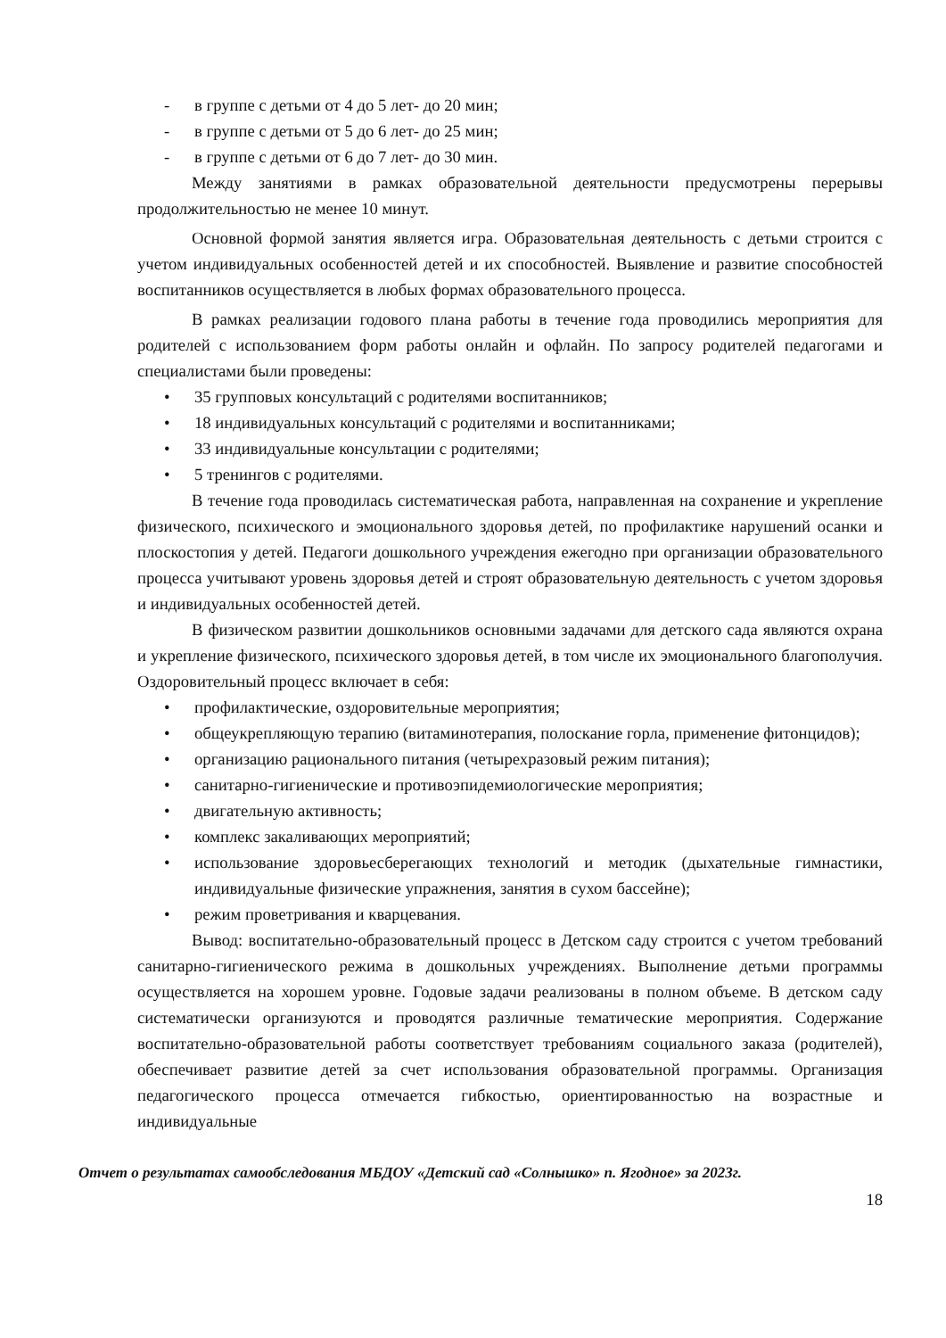- в группе с детьми от 4 до 5 лет- до 20 мин;
- в группе с детьми от 5 до 6 лет- до 25 мин;
- в группе с детьми от 6 до 7 лет- до 30 мин.
Между занятиями в рамках образовательной деятельности предусмотрены перерывы продолжительностью не менее 10 минут.
Основной формой занятия является игра. Образовательная деятельность с детьми строится с учетом индивидуальных особенностей детей и их способностей. Выявление и развитие способностей воспитанников осуществляется в любых формах образовательного процесса.
В рамках реализации годового плана работы в течение года проводились мероприятия для родителей с использованием форм работы онлайн и офлайн. По запросу родителей педагогами и специалистами были проведены:
• 35 групповых консультаций с родителями воспитанников;
• 18 индивидуальных консультаций с родителями и воспитанниками;
• 33 индивидуальные консультации с родителями;
• 5 тренингов с родителями.
В течение года проводилась систематическая работа, направленная на сохранение и укрепление физического, психического и эмоционального здоровья детей, по профилактике нарушений осанки и плоскостопия у детей. Педагоги дошкольного учреждения ежегодно при организации образовательного процесса учитывают уровень здоровья детей и строят образовательную деятельность с учетом здоровья и индивидуальных особенностей детей.
В физическом развитии дошкольников основными задачами для детского сада являются охрана и укрепление физического, психического здоровья детей, в том числе их эмоционального благополучия. Оздоровительный процесс включает в себя:
• профилактические, оздоровительные мероприятия;
• общеукрепляющую терапию (витаминотерапия, полоскание горла, применение фитонцидов);
• организацию рационального питания (четырехразовый режим питания);
• санитарно-гигиенические и противоэпидемиологические мероприятия;
• двигательную активность;
• комплекс закаливающих мероприятий;
• использование здоровьесберегающих технологий и методик (дыхательные гимнастики, индивидуальные физические упражнения, занятия в сухом бассейне);
• режим проветривания и кварцевания.
Вывод: воспитательно-образовательный процесс в Детском саду строится с учетом требований санитарно-гигиенического режима в дошкольных учреждениях. Выполнение детьми программы осуществляется на хорошем уровне. Годовые задачи реализованы в полном объеме. В детском саду систематически организуются и проводятся различные тематические мероприятия. Содержание воспитательно-образовательной работы соответствует требованиям социального заказа (родителей), обеспечивает развитие детей за счет использования образовательной программы. Организация педагогического процесса отмечается гибкостью, ориентированностью на возрастные и индивидуальные
Отчет о результатах самообследования МБДОУ «Детский сад «Солнышко» п. Ягодное» за 2023г.
18